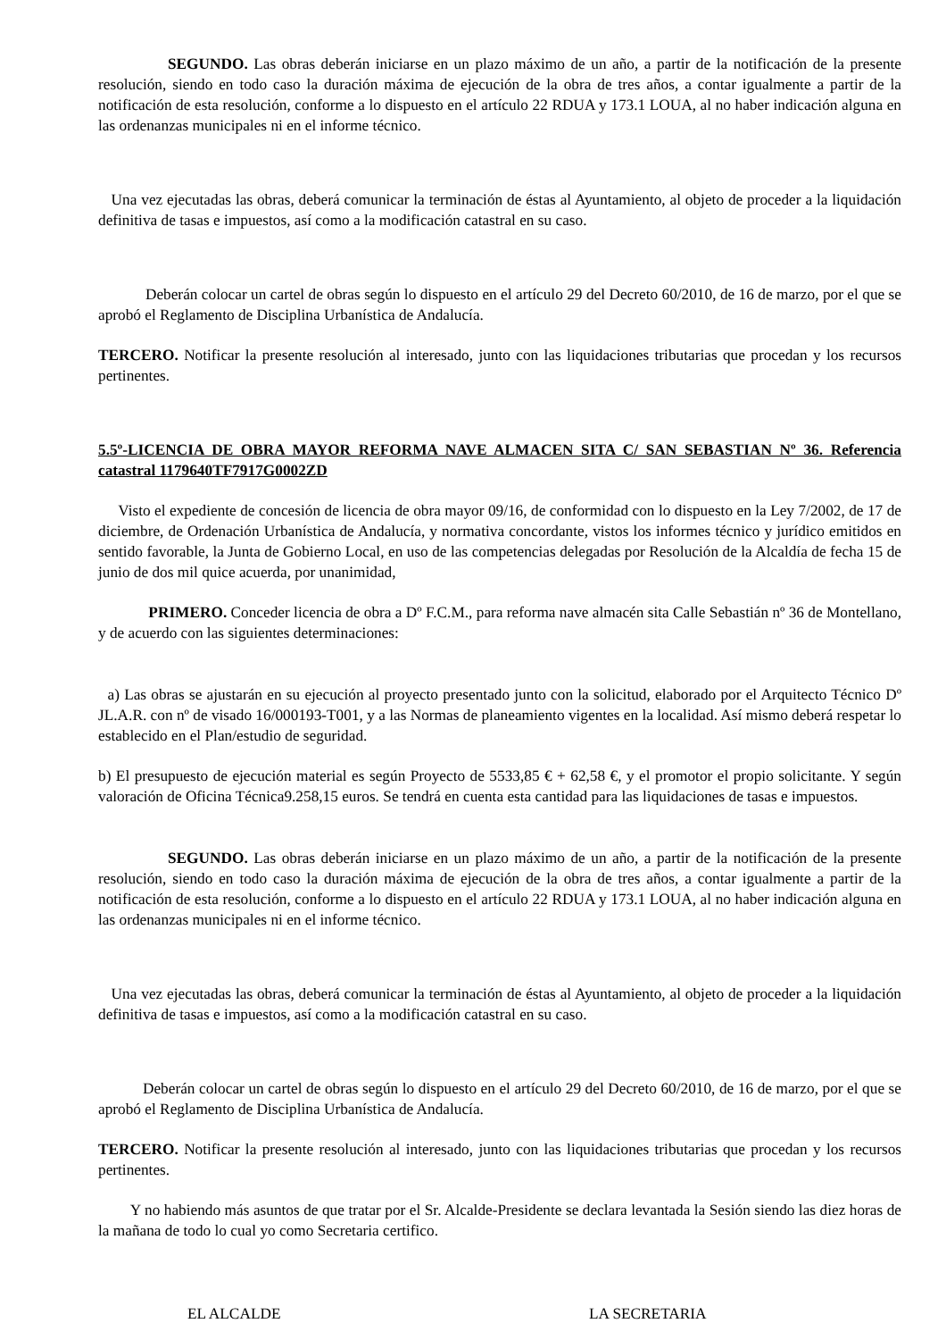SEGUNDO. Las obras deberán iniciarse en un plazo máximo de un año, a partir de la notificación de la presente resolución, siendo en todo caso la duración máxima de ejecución de la obra de tres años, a contar igualmente a partir de la notificación de esta resolución, conforme a lo dispuesto en el artículo 22 RDUA y 173.1 LOUA, al no haber indicación alguna en las ordenanzas municipales ni en el informe técnico.
Una vez ejecutadas las obras, deberá comunicar la terminación de éstas al Ayuntamiento, al objeto de proceder a la liquidación definitiva de tasas e impuestos, así como a la modificación catastral en su caso.
Deberán colocar un cartel de obras según lo dispuesto en el artículo 29 del Decreto 60/2010, de 16 de marzo, por el que se aprobó el Reglamento de Disciplina Urbanística de Andalucía.
TERCERO. Notificar la presente resolución al interesado, junto con las liquidaciones tributarias que procedan y los recursos pertinentes.
5.5º-LICENCIA DE OBRA MAYOR REFORMA NAVE ALMACEN SITA C/ SAN SEBASTIAN Nº 36. Referencia catastral 1179640TF7917G0002ZD
Visto el expediente de concesión de licencia de obra mayor 09/16, de conformidad con lo dispuesto en la Ley 7/2002, de 17 de diciembre, de Ordenación Urbanística de Andalucía, y normativa concordante, vistos los informes técnico y jurídico emitidos en sentido favorable, la Junta de Gobierno Local, en uso de las competencias delegadas por Resolución de la Alcaldía de fecha 15 de junio de dos mil quice acuerda, por unanimidad,
PRIMERO. Conceder licencia de obra a Dº F.C.M., para reforma nave almacén sita Calle Sebastián nº 36 de Montellano, y de acuerdo con las siguientes determinaciones:
a) Las obras se ajustarán en su ejecución al proyecto presentado junto con la solicitud, elaborado por el Arquitecto Técnico Dº JL.A.R. con nº de visado 16/000193-T001, y a las Normas de planeamiento vigentes en la localidad. Así mismo deberá respetar lo establecido en el Plan/estudio de seguridad.
b) El presupuesto de ejecución material es según Proyecto de 5533,85 € + 62,58 €, y el promotor el propio solicitante. Y según valoración de Oficina Técnica9.258,15 euros. Se tendrá en cuenta esta cantidad para las liquidaciones de tasas e impuestos.
SEGUNDO. Las obras deberán iniciarse en un plazo máximo de un año, a partir de la notificación de la presente resolución, siendo en todo caso la duración máxima de ejecución de la obra de tres años, a contar igualmente a partir de la notificación de esta resolución, conforme a lo dispuesto en el artículo 22 RDUA y 173.1 LOUA, al no haber indicación alguna en las ordenanzas municipales ni en el informe técnico.
Una vez ejecutadas las obras, deberá comunicar la terminación de éstas al Ayuntamiento, al objeto de proceder a la liquidación definitiva de tasas e impuestos, así como a la modificación catastral en su caso.
Deberán colocar un cartel de obras según lo dispuesto en el artículo 29 del Decreto 60/2010, de 16 de marzo, por el que se aprobó el Reglamento de Disciplina Urbanística de Andalucía.
TERCERO. Notificar la presente resolución al interesado, junto con las liquidaciones tributarias que procedan y los recursos pertinentes.
Y no habiendo más asuntos de que tratar por el Sr. Alcalde-Presidente se declara levantada la Sesión siendo las diez horas de la mañana de todo lo cual yo como Secretaria certifico.
EL ALCALDE LA SECRETARIA